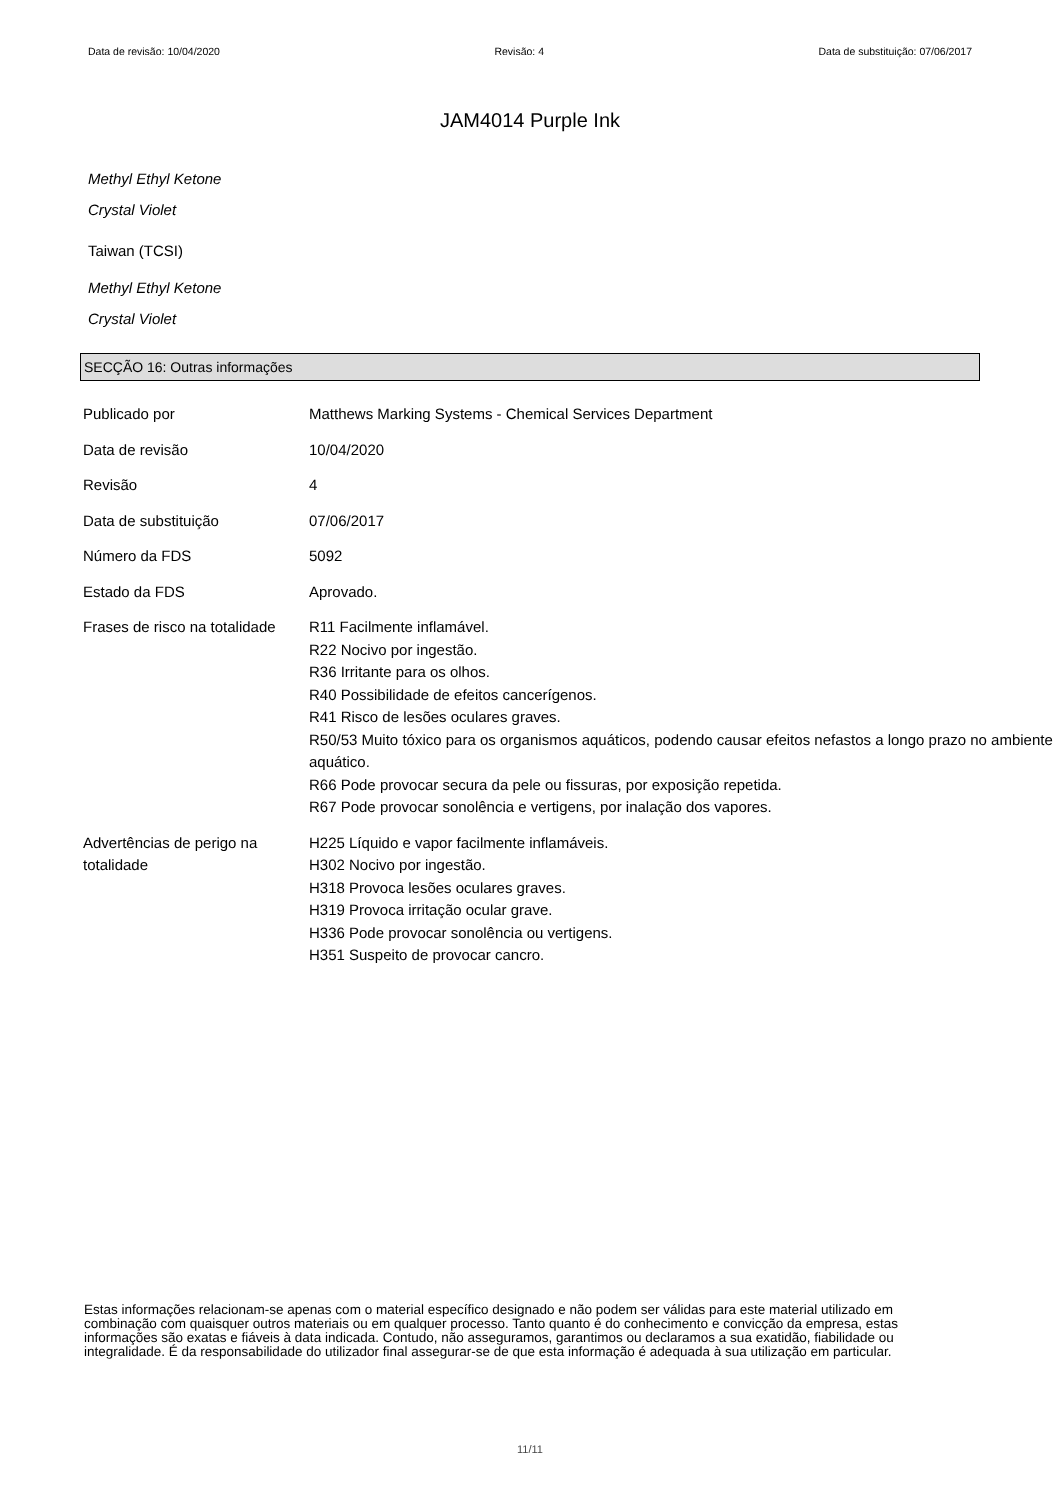Data de revisão: 10/04/2020 Revisão: 4 Data de substituição: 07/06/2017
JAM4014 Purple Ink
Methyl Ethyl Ketone
Crystal Violet
Taiwan (TCSI)
Methyl Ethyl Ketone
Crystal Violet
SECÇÃO 16: Outras informações
| Publicado por | Matthews Marking Systems - Chemical Services Department |
| Data de revisão | 10/04/2020 |
| Revisão | 4 |
| Data de substituição | 07/06/2017 |
| Número da FDS | 5092 |
| Estado da FDS | Aprovado. |
| Frases de risco na totalidade | R11 Facilmente inflamável. R22 Nocivo por ingestão. R36 Irritante para os olhos. R40 Possibilidade de efeitos cancerígenos. R41 Risco de lesões oculares graves. R50/53 Muito tóxico para os organismos aquáticos, podendo causar efeitos nefastos a longo prazo no ambiente aquático. R66 Pode provocar secura da pele ou fissuras, por exposição repetida. R67 Pode provocar sonolência e vertigens, por inalação dos vapores. |
| Advertências de perigo na totalidade | H225 Líquido e vapor facilmente inflamáveis. H302 Nocivo por ingestão. H318 Provoca lesões oculares graves. H319 Provoca irritação ocular grave. H336 Pode provocar sonolência ou vertigens. H351 Suspeito de provocar cancro. |
Estas informações relacionam-se apenas com o material específico designado e não podem ser válidas para este material utilizado em combinação com quaisquer outros materiais ou em qualquer processo. Tanto quanto é do conhecimento e convicção da empresa, estas informações são exatas e fiáveis à data indicada. Contudo, não asseguramos, garantimos ou declaramos a sua exatidão, fiabilidade ou integralidade. É da responsabilidade do utilizador final assegurar-se de que esta informação é adequada à sua utilização em particular.
11/11